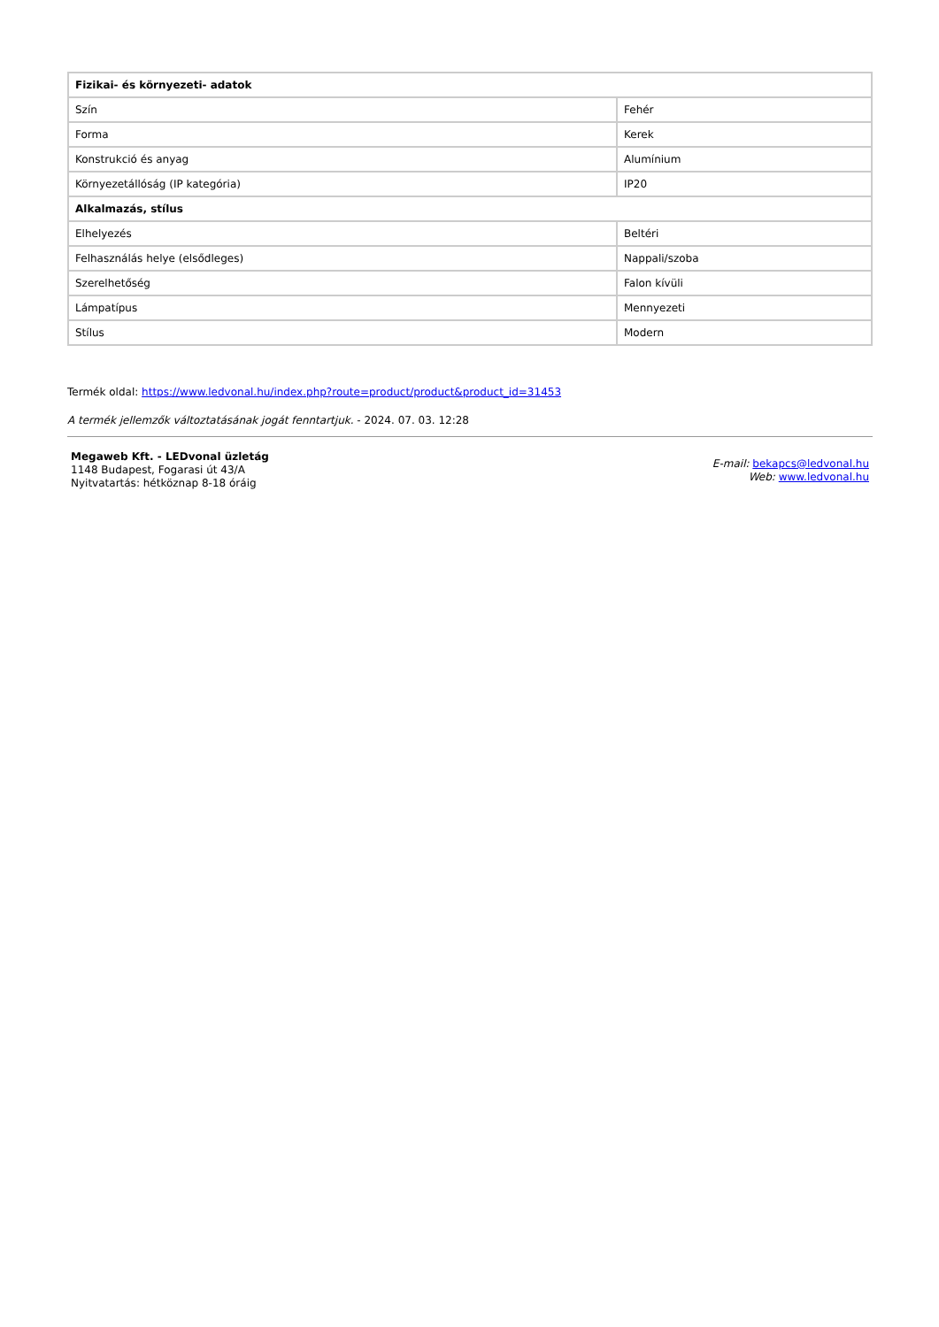| Fizikai- és környezeti- adatok | |
| Szín | Fehér |
| Forma | Kerek |
| Konstrukció és anyag | Alumínium |
| Környezetállóság (IP kategória) | IP20 |
| Alkalmazás, stílus | |
| Elhelyezés | Beltéri |
| Felhasználás helye (elsődleges) | Nappali/szoba |
| Szerelhetőség | Falon kívüli |
| Lámpatípus | Mennyezeti |
| Stílus | Modern |
Termék oldal: https://www.ledvonal.hu/index.php?route=product/product&product_id=31453
A termék jellemzők változtatásának jogát fenntartjuk. - 2024. 07. 03. 12:28
Megaweb Kft. - LEDvonal üzletág
1148 Budapest, Fogarasi út 43/A
Nyitvatartás: hétköznap 8-18 óráig
E-mail: bekapcs@ledvonal.hu
Web: www.ledvonal.hu